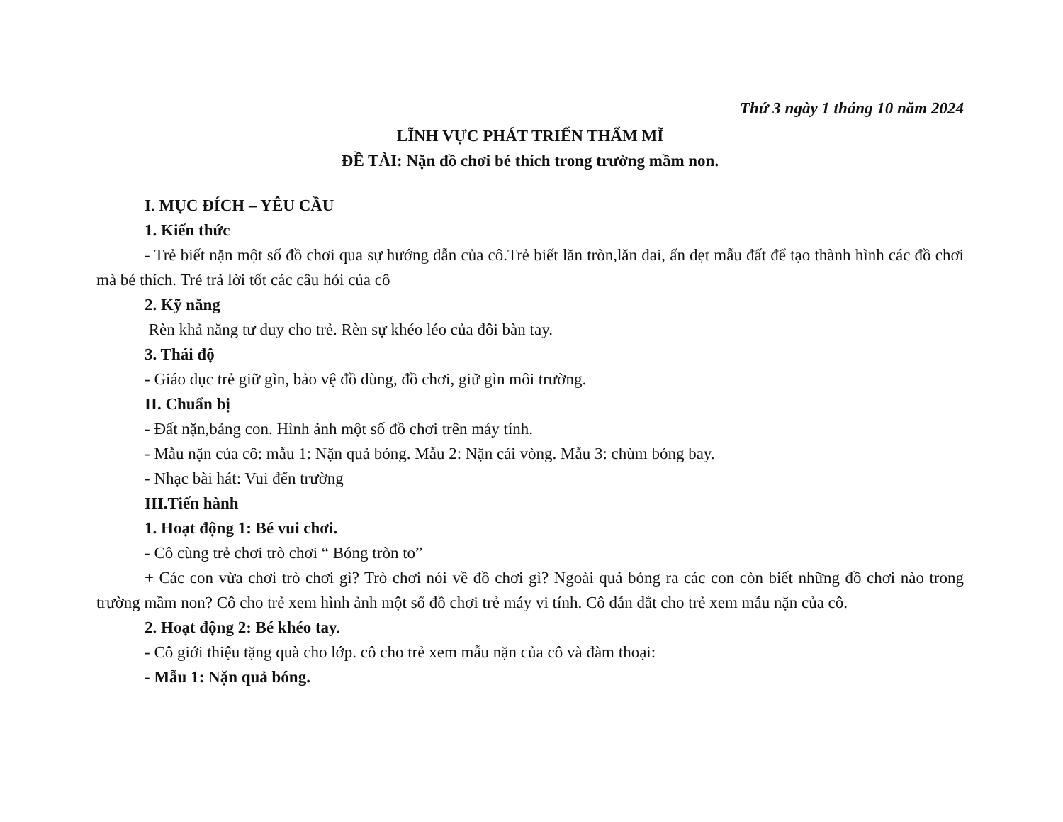Thứ 3 ngày 1 tháng 10 năm 2024
LĨNH VỰC PHÁT TRIỂN THẨM MĨ
ĐỀ TÀI: Nặn đồ chơi bé thích trong trường mầm non.
I. MỤC ĐÍCH – YÊU CẦU
1. Kiến thức
- Trẻ biết nặn một số đồ chơi qua sự hướng dẫn của cô.Trẻ biết lăn tròn,lăn dai, ấn dẹt mẫu đất để tạo thành hình các đồ chơi mà bé thích. Trẻ trả lời tốt các câu hỏi của cô
2. Kỹ năng
Rèn khả năng tư duy cho trẻ. Rèn sự khéo léo của đôi bàn tay.
3. Thái độ
- Giáo dục trẻ giữ gìn, bảo vệ đồ dùng, đồ chơi, giữ gìn môi trường.
II. Chuẩn bị
- Đất nặn,bảng con. Hình ảnh một số đồ chơi trên máy tính.
- Mẫu nặn của cô: mẫu 1: Nặn quả bóng. Mẫu 2: Nặn cái vòng. Mẫu 3: chùm bóng bay.
- Nhạc bài hát: Vui đến trường
III.Tiến hành
1. Hoạt động 1: Bé vui chơi.
- Cô cùng trẻ chơi trò chơi “ Bóng tròn to”
+ Các con vừa chơi trò chơi gì? Trò chơi nói về đồ chơi gì? Ngoài quả bóng ra các con còn biết những đồ chơi nào trong trường mầm non? Cô cho trẻ xem hình ảnh một số đồ chơi trẻ máy vi tính. Cô dẫn dắt cho trẻ xem mẫu nặn của cô.
2. Hoạt động 2: Bé khéo tay.
- Cô giới thiệu tặng quà cho lớp. cô cho trẻ xem mẫu nặn của cô và đàm thoại:
- Mẫu 1: Nặn quả bóng.